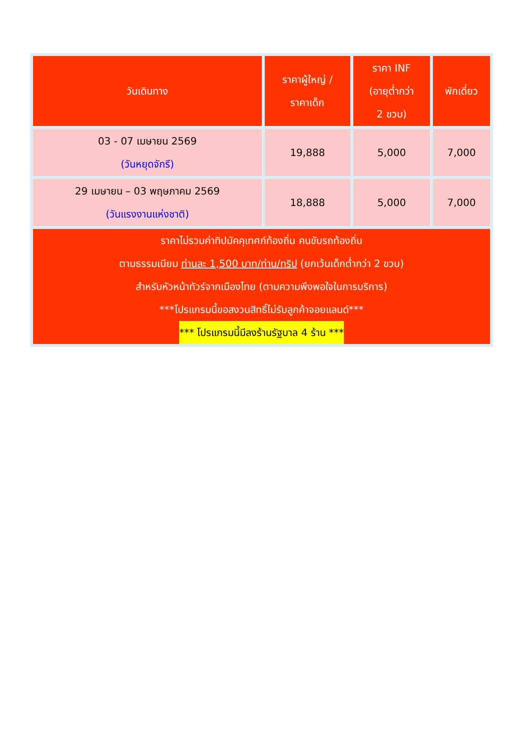| วันเดินทาง | ราคาผู้ใหญ่ / ราคาเด็ก | ราคา INF (อายุต่ำกว่า 2 ขวบ) | พักเดี่ยว |
| --- | --- | --- | --- |
| 03 - 07 เมษายน 2569 (วันหยุดจักรี) | 19,888 | 5,000 | 7,000 |
| 29 เมษายน – 03 พฤษภาคม 2569 (วันแรงงานแห่งชาติ) | 18,888 | 5,000 | 7,000 |
| ราคาไม่รวมค่าทิปมัคคุเทศก์ท้องถิ่น คนขับรถท้องถิ่น ตามธรรมเนียม ท่านละ 1,500 บาท/ท่าน/ทริป (ยกเว้นเด็กต่ำกว่า 2 ขวบ) สำหรับหัวหน้าทัวร์จากเมืองไทย (ตามความพึงพอใจในการบริการ) ***โปรแกรมนี้ขอสงวนสิทธิ์ไม่รับลูกค้าจอยแลนด์*** *** โปรแกรมนี้มีลงร้านรัฐบาล 4 ร้าน *** | | | |